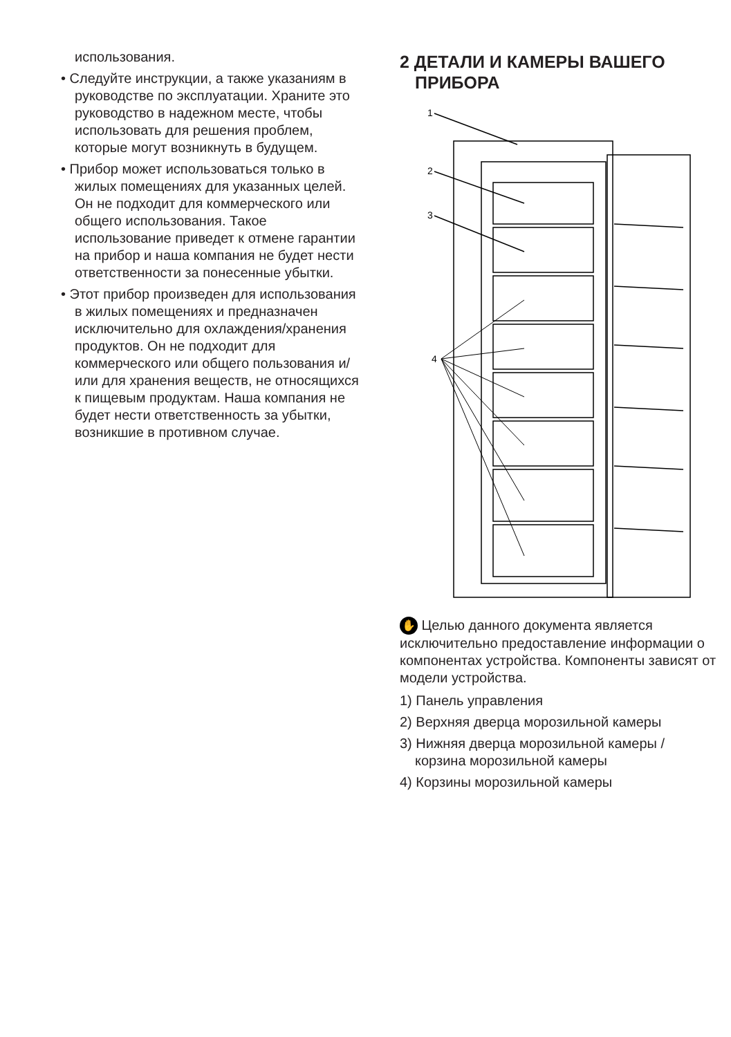использования.
• Следуйте инструкции, а также указаниям в руководстве по эксплуатации. Храните это руководство в надежном месте, чтобы использовать для решения проблем, которые могут возникнуть в будущем.
• Прибор может использоваться только в жилых помещениях для указанных целей. Он не подходит для коммерческого или общего использования. Такое использование приведет к отмене гарантии на прибор и наша компания не будет нести ответственности за понесенные убытки.
• Этот прибор произведен для использования в жилых помещениях и предназначен исключительно для охлаждения/хранения продуктов. Он не подходит для коммерческого или общего пользования и/или для хранения веществ, не относящихся к пищевым продуктам. Наша компания не будет нести ответственность за убытки, возникшие в противном случае.
2 ДЕТАЛИ И КАМЕРЫ ВАШЕГО ПРИБОРА
1
2
3
4
✋ Целью данного документа является исключительно предоставление информации о компонентах устройства. Компоненты зависят от модели устройства.
1) Панель управления
2) Верхняя дверца морозильной камеры
3) Нижняя дверца морозильной камеры / корзина морозильной камеры
4) Корзины морозильной камеры